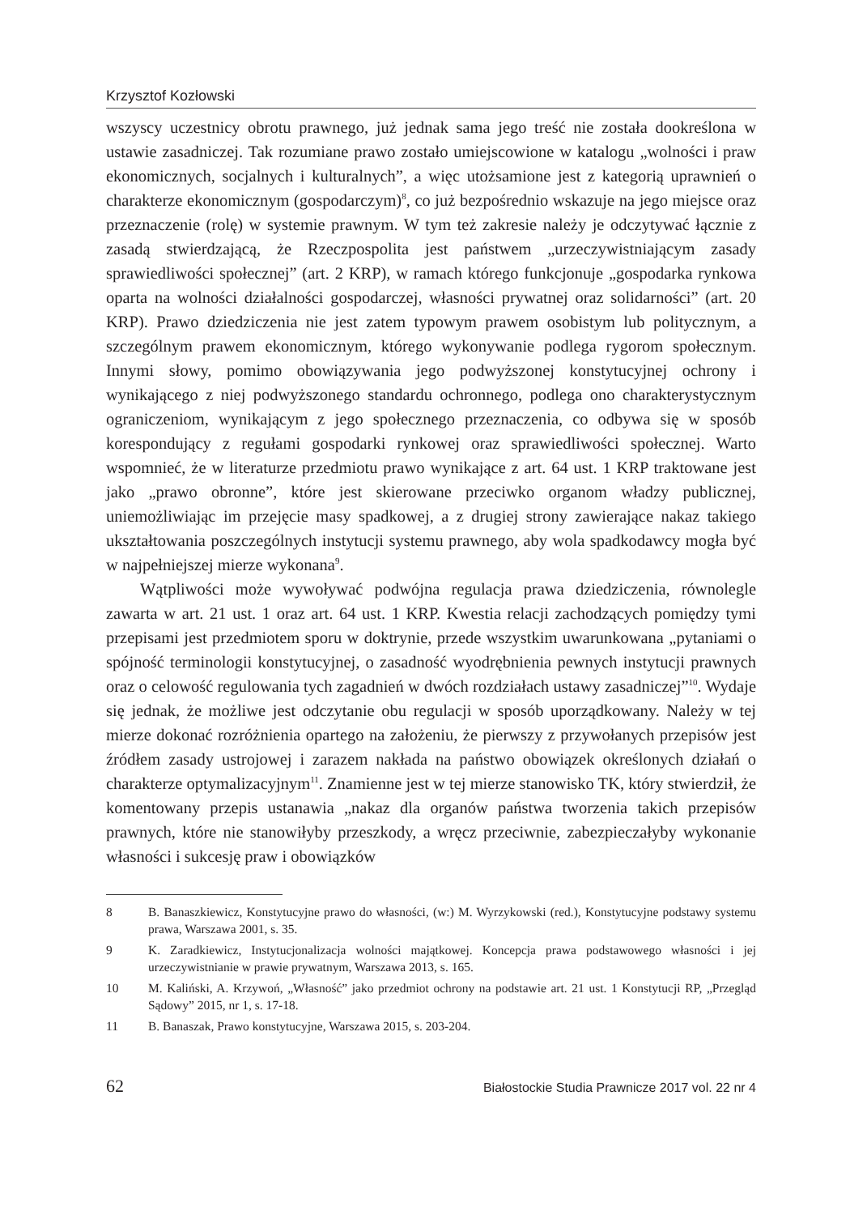Krzysztof Kozłowski
wszyscy uczestnicy obrotu prawnego, już jednak sama jego treść nie została dookreślona w ustawie zasadniczej. Tak rozumiane prawo zostało umiejscowione w katalogu „wolności i praw ekonomicznych, socjalnych i kulturalnych”, a więc utożsamione jest z kategorią uprawnień o charakterze ekonomicznym (gospodarczym)<sup>8</sup>, co już bezpośrednio wskazuje na jego miejsce oraz przeznaczenie (rolę) w systemie prawnym. W tym też zakresie należy je odczytywać łącznie z zasadą stwierdzającą, że Rzeczpospolita jest państwem „urzeczywistniającym zasady sprawiedliwości społecznej” (art. 2 KRP), w ramach którego funkcjonuje „gospodarka rynkowa oparta na wolności działalności gospodarczej, własności prywatnej oraz solidarności” (art. 20 KRP). Prawo dziedziczenia nie jest zatem typowym prawem osobistym lub politycznym, a szczególnym prawem ekonomicznym, którego wykonywanie podlega rygorom społecznym. Innymi słowy, pomimo obowiązywania jego podwyższonej konstytucyjnej ochrony i wynikającego z niej podwyższonego standardu ochronnego, podlega ono charakterystycznym ograniczeniom, wynikającym z jego społecznego przeznaczenia, co odbywa się w sposób korespondujący z regułami gospodarki rynkowej oraz sprawiedliwości społecznej. Warto wspomnieć, że w literaturze przedmiotu prawo wynikające z art. 64 ust. 1 KRP traktowane jest jako „prawo obronne”, które jest skierowane przeciwko organom władzy publicznej, uniemożliwiając im przejęcie masy spadkowej, a z drugiej strony zawierające nakaz takiego ukształtowania poszczególnych instytucji systemu prawnego, aby wola spadkodawcy mogła być w najpełniejszej mierze wykonana<sup>9</sup>.
Wątpliwości może wywoływać podwójna regulacja prawa dziedziczenia, równolegle zawarta w art. 21 ust. 1 oraz art. 64 ust. 1 KRP. Kwestia relacji zachodzących pomiędzy tymi przepisami jest przedmiotem sporu w doktrynie, przede wszystkim uwarunkowana „pytaniami o spójność terminologii konstytucyjnej, o zasadność wyodrębnienia pewnych instytucji prawnych oraz o celowość regulowania tych zagadnień w dwóch rozdziałach ustawy zasadniczej”<sup>10</sup>. Wydaje się jednak, że możliwe jest odczytanie obu regulacji w sposób uporządkowany. Należy w tej mierze dokonać rozróżnienia opartego na założeniu, że pierwszy z przywołanych przepisów jest źródłem zasady ustrojowej i zarazem nakłada na państwo obowiązek określonych działań o charakterze optymalizacyjnym<sup>11</sup>. Znamienne jest w tej mierze stanowisko TK, który stwierdził, że komentowany przepis ustanawia „nakaz dla organów państwa tworzenia takich przepisów prawnych, które nie stanowiłyby przeszkody, a wręcz przeciwnie, zabezpieczałyby wykonanie własności i sukcesję praw i obowiązków
8 B. Banaszkiewicz, Konstytucyjne prawo do własności, (w:) M. Wyrzykowski (red.), Konstytucyjne podstawy systemu prawa, Warszawa 2001, s. 35.
9 K. Zaradkiewicz, Instytucjonalizacja wolności majątkowej. Koncepcja prawa podstawowego własności i jej urzeczywistnianie w prawie prywatnym, Warszawa 2013, s. 165.
10 M. Kaliński, A. Krzywoń, „Własność” jako przedmiot ochrony na podstawie art. 21 ust. 1 Konstytucji RP, „Przegląd Sądowy” 2015, nr 1, s. 17-18.
11 B. Banaszak, Prawo konstytucyjne, Warszawa 2015, s. 203-204.
62 Białostockie Studia Prawnicze 2017 vol. 22 nr 4